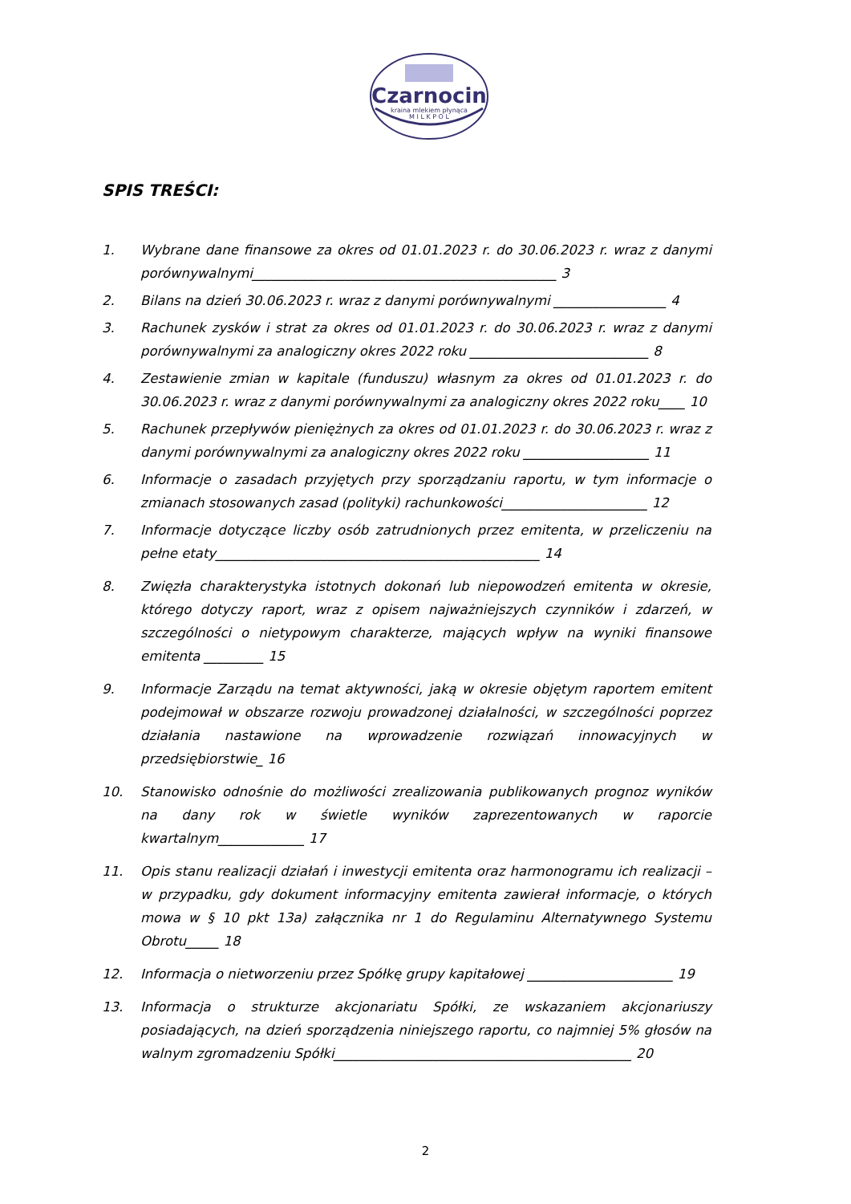Czarnocin
kraina mlekiem płynąca
M I L K P O L
SPIS TREŚCI:
1. Wybrane dane finansowe za okres od 01.01.2023 r. do 30.06.2023 r. wraz z danymi porównywalnymi______________________________________________ 3
2. Bilans na dzień 30.06.2023 r. wraz z danymi porównywalnymi _________________ 4
3. Rachunek zysków i strat za okres od 01.01.2023 r. do 30.06.2023 r. wraz z danymi porównywalnymi za analogiczny okres 2022 roku ___________________________ 8
4. Zestawienie zmian w kapitale (funduszu) własnym za okres od 01.01.2023 r. do 30.06.2023 r. wraz z danymi porównywalnymi za analogiczny okres 2022 roku____ 10
5. Rachunek przepływów pieniężnych za okres od 01.01.2023 r. do 30.06.2023 r. wraz z danymi porównywalnymi za analogiczny okres 2022 roku ___________________ 11
6. Informacje o zasadach przyjętych przy sporządzaniu raportu, w tym informacje o zmianach stosowanych zasad (polityki) rachunkowości______________________ 12
7. Informacje dotyczące liczby osób zatrudnionych przez emitenta, w przeliczeniu na pełne etaty_________________________________________________ 14
8. Zwięzła charakterystyka istotnych dokonań lub niepowodzeń emitenta w okresie, którego dotyczy raport, wraz z opisem najważniejszych czynników i zdarzeń, w szczególności o nietypowym charakterze, mających wpływ na wyniki finansowe emitenta _________ 15
9. Informacje Zarządu na temat aktywności, jaką w okresie objętym raportem emitent podejmował w obszarze rozwoju prowadzonej działalności, w szczególności poprzez działania nastawione na wprowadzenie rozwiązań innowacyjnych w przedsiębiorstwie_ 16
10. Stanowisko odnośnie do możliwości zrealizowania publikowanych prognoz wyników na dany rok w świetle wyników zaprezentowanych w raporcie kwartalnym_____________ 17
11. Opis stanu realizacji działań i inwestycji emitenta oraz harmonogramu ich realizacji – w przypadku, gdy dokument informacyjny emitenta zawierał informacje, o których mowa w § 10 pkt 13a) załącznika nr 1 do Regulaminu Alternatywnego Systemu Obrotu_____ 18
12. Informacja o nietworzeniu przez Spółkę grupy kapitałowej ______________________ 19
13. Informacja o strukturze akcjonariatu Spółki, ze wskazaniem akcjonariuszy posiadających, na dzień sporządzenia niniejszego raportu, co najmniej 5% głosów na walnym zgromadzeniu Spółki_____________________________________________ 20
2